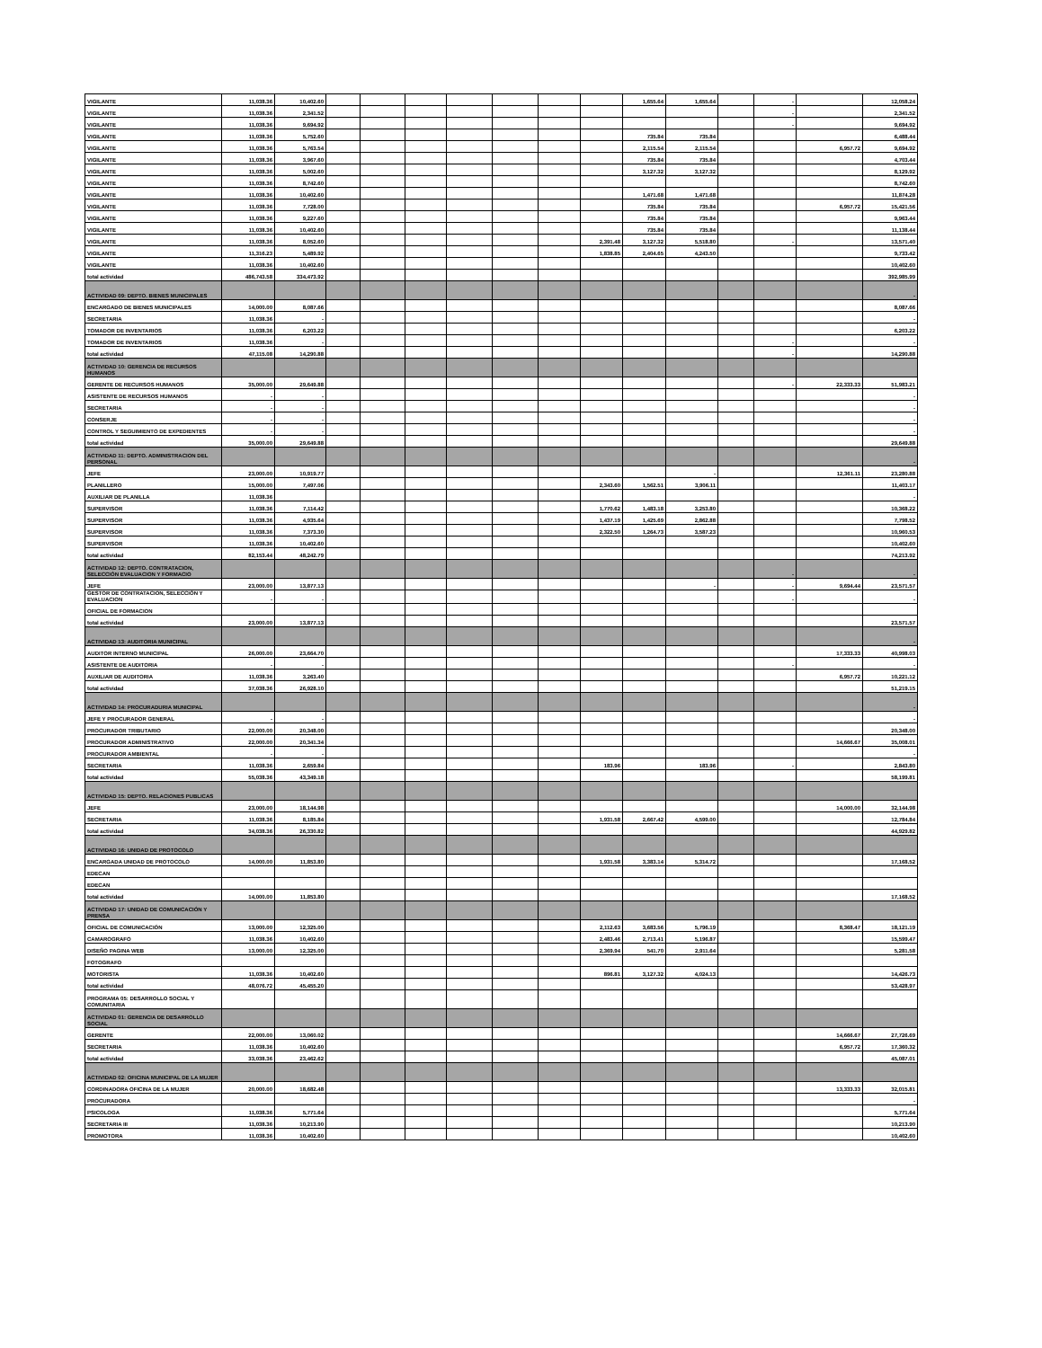| VIGILANTE | 11,038.36 | 10,402.60 | | | | | | | | 1,655.64 | 1,655.64 | | - | | 12,058.24 |
| VIGILANTE | 11,038.36 | 2,341.52 | | | | | | | | | | | - | | 2,341.52 |
| VIGILANTE | 11,038.36 | 9,694.92 | | | | | | | | | | | - | | 9,694.92 |
| VIGILANTE | 11,038.36 | 5,752.60 | | | | | | | | 735.84 | 735.84 | | | | 6,488.44 |
| VIGILANTE | 11,038.36 | 5,763.54 | | | | | | | | 2,115.54 | 2,115.54 | | | 6,957.72 | 9,694.92 |
| VIGILANTE | 11,038.36 | 3,967.60 | | | | | | | | 735.84 | 735.84 | | | | 4,703.44 |
| VIGILANTE | 11,038.36 | 5,002.60 | | | | | | | | 3,127.32 | 3,127.32 | | | | 8,129.92 |
| VIGILANTE | 11,038.36 | 8,742.60 | | | | | | | | | | | | | 8,742.60 |
| VIGILANTE | 11,038.36 | 10,402.60 | | | | | | | | 1,471.68 | 1,471.68 | | | | 11,874.28 |
| VIGILANTE | 11,038.36 | 7,728.00 | | | | | | | | 735.84 | 735.84 | | | 6,957.72 | 15,421.56 |
| VIGILANTE | 11,038.36 | 9,227.60 | | | | | | | | 735.84 | 735.84 | | | | 9,963.44 |
| VIGILANTE | 11,038.36 | 10,402.60 | | | | | | | | 735.84 | 735.84 | | | | 11,138.44 |
| VIGILANTE | 11,038.36 | 8,052.60 | | | | | | | 2,391.48 | 3,127.32 | 5,518.80 | | - | | 13,571.40 |
| VIGILANTE | 11,316.23 | 5,489.92 | | | | | | | 1,838.85 | 2,404.65 | 4,243.50 | | | | 9,733.42 |
| VIGILANTE | 11,038.36 | 10,402.60 | | | | | | | | | | | | | 10,402.60 |
| total actividad | 486,743.58 | 334,473.92 | | | | | | | | | | | | | 392,985.99 |
| ACTIVIDAD 09: DEPTO. BIENES MUNICIPALES | | | | | | | | | | | | | | | - |
| ENCARGADO DE BIENES MUNICIPALES | 14,000.00 | 8,087.66 | | | | | | | | | | | | | 8,087.66 |
| SECRETARIA | 11,038.36 | - | | | | | | | | | | | | | - |
| TOMADOR DE INVENTARIOS | 11,038.36 | 6,203.22 | | | | | | | | | | | | | 6,203.22 |
| TOMADOR DE INVENTARIOS | 11,038.36 | - | | | | | | | | | | | - | | - |
| total actividad | 47,115.08 | 14,290.88 | | | | | | | | | | | - | | 14,290.88 |
| ACTIVIDAD 10: GERENCIA DE RECURSOS HUMANOS | | | | | | | | | | | | | | | |
| GERENTE DE RECURSOS HUMANOS | 35,000.00 | 29,649.88 | | | | | | | | | | | - | 22,333.33 | 51,983.21 |
| ASISTENTE DE RECURSOS HUMANOS | - | - | | | | | | | | | | | | | - |
| SECRETARIA | - | - | | | | | | | | | | | | | - |
| CONSERJE | - | - | | | | | | | | | | | | | - |
| CONTROL Y SEGUIMIENTO DE EXPEDIENTES | - | - | | | | | | | | | | | | | - |
| total actividad | 35,000.00 | 29,649.88 | | | | | | | | | | | | | 29,649.88 |
| ACTIVIDAD 11: DEPTO. ADMINISTRACION DEL PERSONAL | | | | | | | | | | | | | | | - |
| JEFE | 23,000.00 | 10,919.77 | | | | | | | | | - | | | 12,361.11 | 23,280.88 |
| PLANILLERO | 15,000.00 | 7,497.06 | | | | | | | 2,343.60 | 1,562.51 | 3,906.11 | | | | 11,403.17 |
| AUXILIAR DE PLANILLA | 11,038.36 | | | | | | | | | | | | | | - |
| SUPERVISOR | 11,038.36 | 7,114.42 | | | | | | | 1,770.62 | 1,483.18 | 3,253.80 | | | | 10,368.22 |
| SUPERVISOR | 11,038.36 | 4,935.64 | | | | | | | 1,437.19 | 1,425.69 | 2,862.88 | | | | 7,798.52 |
| SUPERVISOR | 11,038.36 | 7,373.30 | | | | | | | 2,322.50 | 1,264.73 | 3,587.23 | | | | 10,960.53 |
| SUPERVISOR | 11,038.36 | 10,402.60 | | | | | | | | | | | | | 10,402.60 |
| total actividad | 82,153.44 | 48,242.79 | | | | | | | | | | | | | 74,213.92 |
| ACTIVIDAD 12: DEPTO. CONTRATACION, SELECCIÓN EVALUACION Y FORMACIO | | | | | | | | | | | | | - | | - |
| JEFE | 23,000.00 | 13,877.13 | | | | | | | | | - | | - | 9,694.44 | 23,571.57 |
| GESTOR DE CONTRATACION, SELECCIÓN Y EVALUACION | - | - | | | | | | | | | | | - | | - |
| OFICIAL DE FORMACION | | | | | | | | | | | | | | | |
| total actividad | 23,000.00 | 13,877.13 | | | | | | | | | | | | | 23,571.57 |
| ACTIVIDAD 13: AUDITORIA MUNICIPAL | | | | | | | | | | | | | | | - |
| AUDITOR INTERNO MUNICIPAL | 26,000.00 | 23,664.70 | | | | | | | | | | | | 17,333.33 | 40,998.03 |
| ASISTENTE DE AUDITORIA | - | - | | | | | | | | | | | - | | - |
| AUXILIAR DE AUDITORIA | 11,038.36 | 3,263.40 | | | | | | | | | | | | 6,957.72 | 10,221.12 |
| total actividad | 37,038.36 | 26,928.10 | | | | | | | | | | | | | 51,219.15 |
| ACTIVIDAD 14: PROCURADURIA MUNICIPAL | | | | | | | | | | | | | | | - |
| JEFE Y PROCURADOR GENERAL | - | - | | | | | | | | | | | | | - |
| PROCURADOR TRIBUTARIO | 22,000.00 | 20,348.00 | | | | | | | | | | | | | 20,348.00 |
| PROCURADOR ADMINISTRATIVO | 22,000.00 | 20,341.34 | | | | | | | | | | | | 14,666.67 | 35,008.01 |
| PROCURADOR AMBIENTAL | - | - | | | | | | | | | | | | | - |
| SECRETARIA | 11,038.36 | 2,659.84 | | | | | | | 183.96 | | 183.96 | | - | | 2,843.80 |
| total actividad | 55,038.36 | 43,349.18 | | | | | | | | | | | | | 58,199.81 |
| ACTIVIDAD 15: DEPTO. RELACIONES PUBLICAS | | | | | | | | | | | | | | | |
| JEFE | 23,000.00 | 18,144.98 | | | | | | | | | | | | 14,000.00 | 32,144.98 |
| SECRETARIA | 11,038.36 | 8,185.84 | | | | | | | 1,931.58 | 2,667.42 | 4,599.00 | | | | 12,784.84 |
| total actividad | 34,038.36 | 26,330.82 | | | | | | | | | | | | | 44,929.82 |
| ACTIVIDAD 16: UNIDAD DE PROTOCOLO | | | | | | | | | | | | | | | |
| ENCARGADA UNIDAD DE PROTOCOLO | 14,000.00 | 11,853.80 | | | | | | | 1,931.58 | 3,383.14 | 5,314.72 | | | | 17,168.52 |
| EDECAN | | | | | | | | | | | | | | | |
| EDECAN | | | | | | | | | | | | | | | |
| total actividad | 14,000.00 | 11,853.80 | | | | | | | | | | | | | 17,168.52 |
| ACTIVIDAD 17: UNIDAD DE COMUNICACIÓN Y PRENSA | | | | | | | | | | | | | | | |
| OFICIAL DE COMUNICACIÓN | 13,000.00 | 12,325.00 | | | | | | | 2,112.63 | 3,683.56 | 5,796.19 | | | 8,368.47 | 18,121.19 |
| CAMAROGRAFO | 11,038.36 | 10,402.60 | | | | | | | 2,483.46 | 2,713.41 | 5,196.87 | | | | 15,599.47 |
| DISEÑO PAGINA WEB | 13,000.00 | 12,325.00 | | | | | | | 2,369.94 | 541.70 | 2,911.64 | | | | 5,281.58 |
| FOTOGRAFO | | | | | | | | | | | | | | | |
| MOTORISTA | 11,038.36 | 10,402.60 | | | | | | | 896.81 | 3,127.32 | 4,024.13 | | | | 14,426.73 |
| total actividad | 48,076.72 | 45,455.20 | | | | | | | | | | | | | 53,428.97 |
| PROGRAMA 05: DESARROLLO SOCIAL Y COMUNITARIA | | | | | | | | | | | | | | | |
| ACTIVIDAD 01: GERENCIA DE DESARROLLO SOCIAL | | | | | | | | | | | | | | | |
| GERENTE | 22,000.00 | 13,060.02 | | | | | | | | | | | | 14,666.67 | 27,726.69 |
| SECRETARIA | 11,038.36 | 10,402.60 | | | | | | | | | | | | 6,957.72 | 17,360.32 |
| total actividad | 33,038.36 | 23,462.62 | | | | | | | | | | | | | 45,087.01 |
| ACTIVIDAD 02: OFICINA MUNICIPAL DE LA MUJER | | | | | | | | | | | | | | | |
| CORDINADORA OFICINA DE LA MUJER | 20,000.00 | 18,682.48 | | | | | | | | | | | | 13,333.33 | 32,015.81 |
| PROCURADORA | | | | | | | | | | | | | | | - |
| PSICOLOGA | 11,038.36 | 5,771.64 | | | | | | | | | | | | | 5,771.64 |
| SECRETARIA III | 11,038.36 | 10,213.90 | | | | | | | | | | | | | 10,213.90 |
| PROMOTORA | 11,038.36 | 10,402.60 | | | | | | | | | | | | | 10,402.60 |